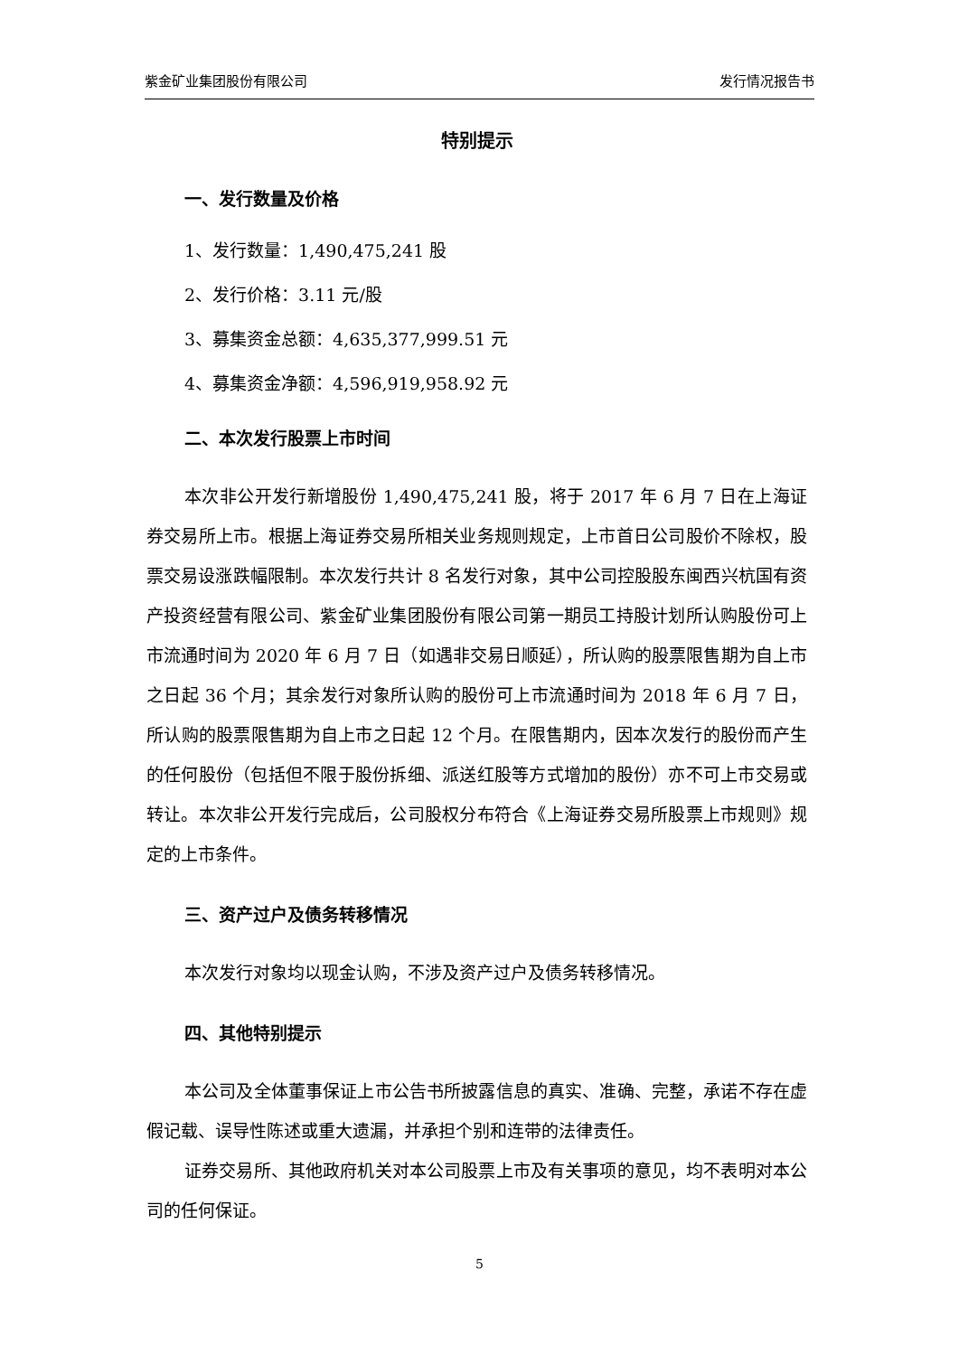紫金矿业集团股份有限公司 发行情况报告书
特别提示
一、发行数量及价格
1、发行数量：1,490,475,241 股
2、发行价格：3.11 元/股
3、募集资金总额：4,635,377,999.51 元
4、募集资金净额：4,596,919,958.92 元
二、本次发行股票上市时间
本次非公开发行新增股份 1,490,475,241 股，将于 2017 年 6 月 7 日在上海证券交易所上市。根据上海证券交易所相关业务规则规定，上市首日公司股价不除权，股票交易设涨跌幅限制。本次发行共计 8 名发行对象，其中公司控股股东闽西兴杭国有资产投资经营有限公司、紫金矿业集团股份有限公司第一期员工持股计划所认购股份可上市流通时间为 2020 年 6 月 7 日（如遇非交易日顺延），所认购的股票限售期为自上市之日起 36 个月；其余发行对象所认购的股份可上市流通时间为 2018 年 6 月 7 日，所认购的股票限售期为自上市之日起 12 个月。在限售期内，因本次发行的股份而产生的任何股份（包括但不限于股份拆细、派送红股等方式增加的股份）亦不可上市交易或转让。本次非公开发行完成后，公司股权分布符合《上海证券交易所股票上市规则》规定的上市条件。
三、资产过户及债务转移情况
本次发行对象均以现金认购，不涉及资产过户及债务转移情况。
四、其他特别提示
本公司及全体董事保证上市公告书所披露信息的真实、准确、完整，承诺不存在虚假记载、误导性陈述或重大遗漏，并承担个别和连带的法律责任。
证券交易所、其他政府机关对本公司股票上市及有关事项的意见，均不表明对本公司的任何保证。
5